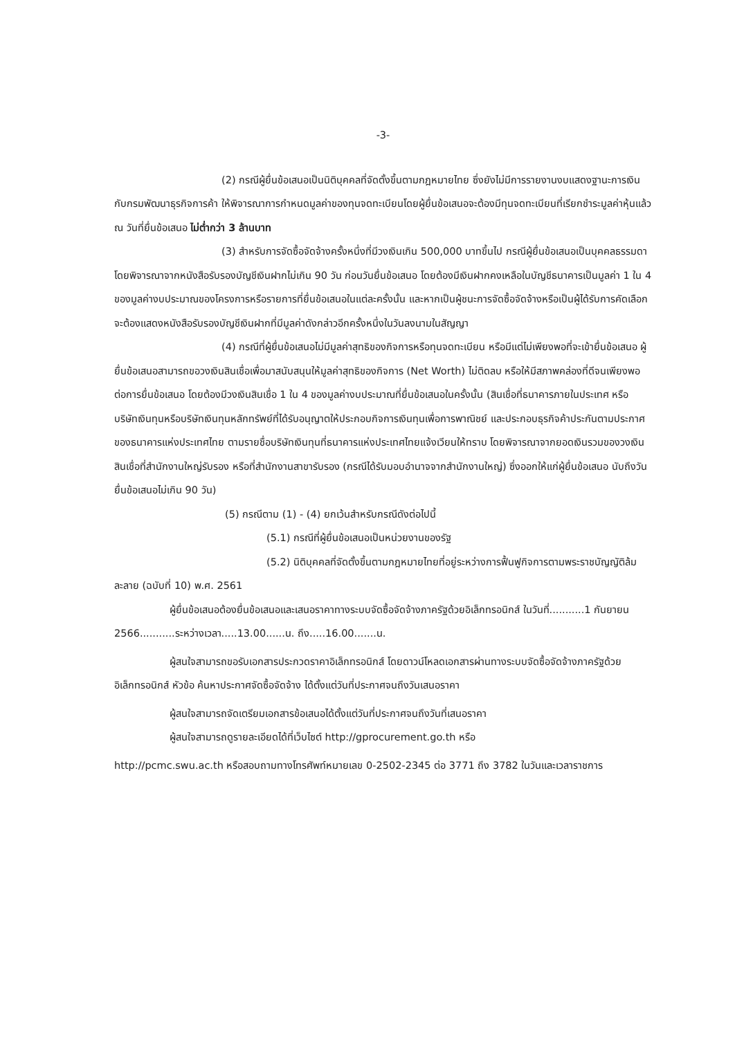-3-
(2) กรณีผู้ยื่นข้อเสนอเป็นนิติบุคคลที่จัดตั้งขึ้นตามกฎหมายไทย ซึ่งยังไม่มีการรายงานงบแสดงฐานะการเงินกับกรมพัฒนาธุรกิจการค้า ให้พิจารณาการกำหนดมูลค่าของทุนจดทะเบียนโดยผู้ยื่นข้อเสนอจะต้องมีทุนจดทะเบียนที่เรียกชำระมูลค่าหุ้นแล้ว ณ วันที่ยื่นข้อเสนอ ไม่ต่ำกว่า 3 ล้านบาท
(3) สำหรับการจัดซื้อจัดจ้างครั้งหนึ่งที่มีวงเงินเกิน 500,000 บาทขึ้นไป กรณีผู้ยื่นข้อเสนอเป็นบุคคลธรรมดา โดยพิจารณาจากหนังสือรับรองบัญชีเงินฝากไม่เกิน 90 วัน ก่อนวันยื่นข้อเสนอ โดยต้องมีเงินฝากคงเหลือในบัญชีธนาคารเป็นมูลค่า 1 ใน 4 ของมูลค่างบประมาณของโครงการหรือรายการที่ยื่นข้อเสนอในแต่ละครั้งนั้น และหากเป็นผู้ชนะการจัดซื้อจัดจ้างหรือเป็นผู้ได้รับการคัดเลือกจะต้องแสดงหนังสือรับรองบัญชีเงินฝากที่มีมูลค่าดังกล่าวอีกครั้งหนึ่งในวันลงนามในสัญญา
(4) กรณีที่ผู้ยื่นข้อเสนอไม่มีมูลค่าสุทธิของกิจการหรือทุนจดทะเบียน หรือมีแต่ไม่เพียงพอที่จะเข้ายื่นข้อเสนอ ผู้ยื่นข้อเสนอสามารถขอวงเงินสินเชื่อเพื่อมาสนับสนุนให้มูลค่าสุทธิของกิจการ (Net Worth) ไม่ติดลบ หรือให้มีสภาพคล่องที่ดีจนเพียงพอต่อการยื่นข้อเสนอ โดยต้องมีวงเงินสินเชื่อ 1 ใน 4 ของมูลค่างบประมาณที่ยื่นข้อเสนอในครั้งนั้น (สินเชื่อที่ธนาคารภายในประเทศ หรือบริษัทเงินทุนหรือบริษัทเงินทุนหลักทรัพย์ที่ได้รับอนุญาตให้ประกอบกิจการเงินทุนเพื่อการพาณิชย์ และประกอบธุรกิจค้าประกันตามประกาศของธนาคารแห่งประเทศไทย ตามรายชื่อบริษัทเงินทุนที่ธนาคารแห่งประเทศไทยแจ้งเวียนให้ทราบ โดยพิจารณาจากยอดเงินรวมของวงเงินสินเชื่อที่สำนักงานใหญ่รับรอง หรือที่สำนักงานสาขารับรอง (กรณีได้รับมอบอำนาจจากสำนักงานใหญ่) ซึ่งออกให้แก่ผู้ยื่นข้อเสนอ นับถึงวันยื่นข้อเสนอไม่เกิน 90 วัน)
(5) กรณีตาม (1) - (4) ยกเว้นสำหรับกรณีดังต่อไปนี้
(5.1) กรณีที่ผู้ยื่นข้อเสนอเป็นหน่วยงานของรัฐ
(5.2) นิติบุคคลที่จัดตั้งขึ้นตามกฎหมายไทยที่อยู่ระหว่างการฟื้นฟูกิจการตามพระราชบัญญัติล้มละลาย (ฉบับที่ 10) พ.ศ. 2561
ผู้ยื่นข้อเสนอต้องยื่นข้อเสนอและเสนอราคาทางระบบจัดซื้อจัดจ้างภาครัฐด้วยอิเล็กทรอนิกส์ ในวันที่...........1 กันยายน 2566...........ระหว่างเวลา.....13.00......น. ถึง.....16.00.......น.
ผู้สนใจสามารถขอรับเอกสารประกวดราคาอิเล็กทรอนิกส์ โดยดาวน์โหลดเอกสารผ่านทางระบบจัดซื้อจัดจ้างภาครัฐด้วยอิเล็กทรอนิกส์ หัวข้อ ค้นหาประกาศจัดซื้อจัดจ้าง ได้ตั้งแต่วันที่ประกาศจนถึงวันเสนอราคา
ผู้สนใจสามารถจัดเตรียมเอกสารข้อเสนอได้ตั้งแต่วันที่ประกาศจนถึงวันที่เสนอราคา
ผู้สนใจสามารถดูรายละเอียดได้ที่เว็บไซต์ http://gprocurement.go.th หรือ
http://pcmc.swu.ac.th หรือสอบถามทางโทรศัพท์หมายเลข 0-2502-2345 ต่อ 3771 ถึง 3782 ในวันและเวลาราชการ